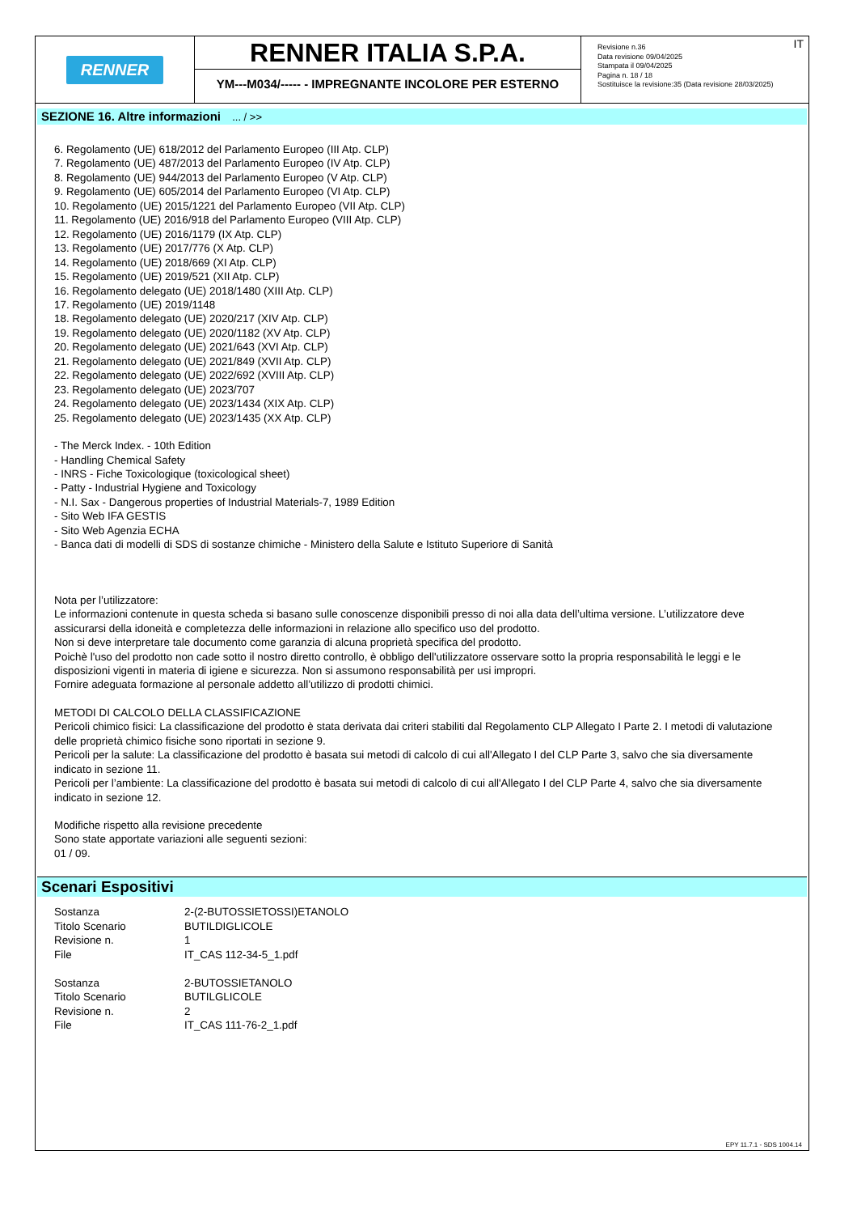RENNER
RENNER ITALIA S.P.A.
YM---M034/----- - IMPREGNANTE INCOLORE PER ESTERNO
Revisione n.36
Data revisione 09/04/2025
Stampata il 09/04/2025
Pagina n. 18 / 18
Sostituisce la revisione:35 (Data revisione 28/03/2025)
IT
SEZIONE 16. Altre informazioni ... / >>
6. Regolamento (UE) 618/2012 del Parlamento Europeo (III Atp. CLP)
7. Regolamento (UE) 487/2013 del Parlamento Europeo (IV Atp. CLP)
8. Regolamento (UE) 944/2013 del Parlamento Europeo (V Atp. CLP)
9. Regolamento (UE) 605/2014 del Parlamento Europeo (VI Atp. CLP)
10. Regolamento (UE) 2015/1221 del Parlamento Europeo (VII Atp. CLP)
11. Regolamento (UE) 2016/918 del Parlamento Europeo (VIII Atp. CLP)
12. Regolamento (UE) 2016/1179 (IX Atp. CLP)
13. Regolamento (UE) 2017/776 (X Atp. CLP)
14. Regolamento (UE) 2018/669 (XI Atp. CLP)
15. Regolamento (UE) 2019/521 (XII Atp. CLP)
16. Regolamento delegato (UE) 2018/1480 (XIII Atp. CLP)
17. Regolamento (UE) 2019/1148
18. Regolamento delegato (UE) 2020/217 (XIV Atp. CLP)
19. Regolamento delegato (UE) 2020/1182 (XV Atp. CLP)
20. Regolamento delegato (UE) 2021/643 (XVI Atp. CLP)
21. Regolamento delegato (UE) 2021/849 (XVII Atp. CLP)
22. Regolamento delegato (UE) 2022/692 (XVIII Atp. CLP)
23. Regolamento delegato (UE) 2023/707
24. Regolamento delegato (UE) 2023/1434 (XIX Atp. CLP)
25. Regolamento delegato (UE) 2023/1435 (XX Atp. CLP)
- The Merck Index. - 10th Edition
- Handling Chemical Safety
- INRS - Fiche Toxicologique (toxicological sheet)
- Patty - Industrial Hygiene and Toxicology
- N.I. Sax - Dangerous properties of Industrial Materials-7, 1989 Edition
- Sito Web IFA GESTIS
- Sito Web Agenzia ECHA
- Banca dati di modelli di SDS di sostanze chimiche - Ministero della Salute e Istituto Superiore di Sanità
Nota per l’utilizzatore:
Le informazioni contenute in questa scheda si basano sulle conoscenze disponibili presso di noi alla data dell’ultima versione. L’utilizzatore deve assicurarsi della idoneità e completezza delle informazioni in relazione allo specifico uso del prodotto.
Non si deve interpretare tale documento come garanzia di alcuna proprietà specifica del prodotto.
Poichè l'uso del prodotto non cade sotto il nostro diretto controllo, è obbligo dell'utilizzatore osservare sotto la propria responsabilità le leggi e le disposizioni vigenti in materia di igiene e sicurezza. Non si assumono responsabilità per usi impropri.
Fornire adeguata formazione al personale addetto all’utilizzo di prodotti chimici.
METODI DI CALCOLO DELLA CLASSIFICAZIONE
Pericoli chimico fisici: La classificazione del prodotto è stata derivata dai criteri stabiliti dal Regolamento CLP Allegato I Parte 2. I metodi di valutazione delle proprietà chimico fisiche sono riportati in sezione 9.
Pericoli per la salute: La classificazione del prodotto è basata sui metodi di calcolo di cui all'Allegato I del CLP Parte 3, salvo che sia diversamente indicato in sezione 11.
Pericoli per l’ambiente: La classificazione del prodotto è basata sui metodi di calcolo di cui all'Allegato I del CLP Parte 4, salvo che sia diversamente indicato in sezione 12.
Modifiche rispetto alla revisione precedente
Sono state apportate variazioni alle seguenti sezioni:
01 / 09.
Scenari Espositivi
| Sostanza | 2-(2-BUTOSSIETOSSI)ETANOLO |
| Titolo Scenario | BUTILDIGLICOLE |
| Revisione n. | 1 |
| File | IT_CAS 112-34-5_1.pdf |
| Sostanza | 2-BUTOSSIETANOLO |
| Titolo Scenario | BUTILGLICOLE |
| Revisione n. | 2 |
| File | IT_CAS 111-76-2_1.pdf |
EPY 11.7.1 - SDS 1004.14